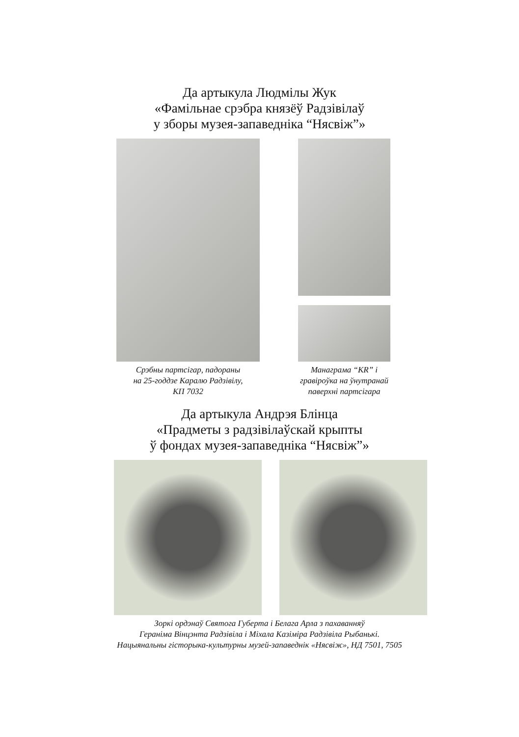Да артыкула Людмілы Жук
«Фамільнае срэбра князёў Радзівілаў
у зборы музея-запаведніка “Нясвіж”»
Срэбны партсігар, падораны
на 25-годдзе Каралю Радзівілу,
КП 7032
Манаграма “KR” і
гравіроўка на ўнутранай
паверхні партсігара
Да артыкула Андрэя Блінца
«Прадметы з радзівілаўскай крыпты
ў фондах музея-запаведніка “Нясвіж”»
Зоркі ордэнаў Святога Губерта і Белага Арла з пахаванняў
Гераніма Вінцэнта Радзівіла і Міхала Казіміра Радзівіла Рыбанькі.
Нацыянальны гісторыка-культурны музей-запаведнік «Нясвіж», НД 7501, 7505